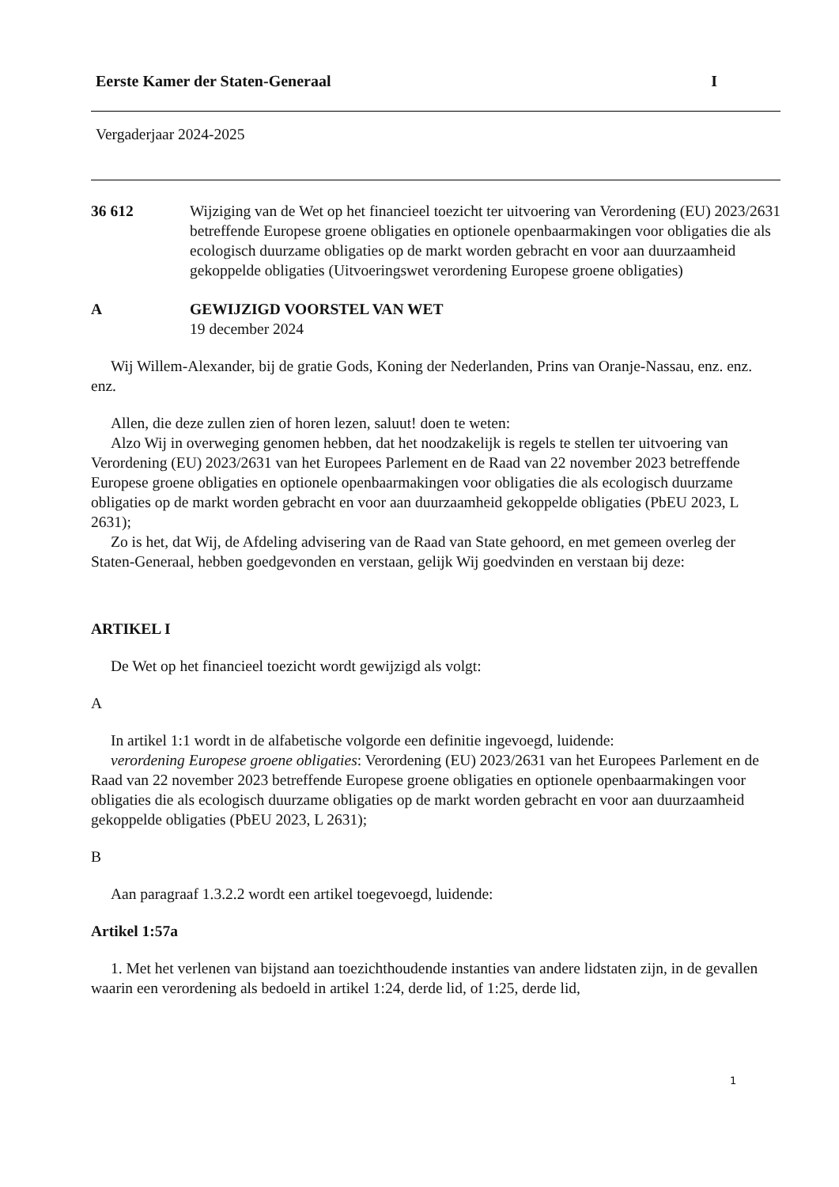Eerste Kamer der Staten-Generaal I
Vergaderjaar 2024-2025
36 612 Wijziging van de Wet op het financieel toezicht ter uitvoering van Verordening (EU) 2023/2631 betreffende Europese groene obligaties en optionele openbaarmakingen voor obligaties die als ecologisch duurzame obligaties op de markt worden gebracht en voor aan duurzaamheid gekoppelde obligaties (Uitvoeringswet verordening Europese groene obligaties)
A GEWIJZIGD VOORSTEL VAN WET
19 december 2024
Wij Willem-Alexander, bij de gratie Gods, Koning der Nederlanden, Prins van Oranje-Nassau, enz. enz. enz.
Allen, die deze zullen zien of horen lezen, saluut! doen te weten:
Alzo Wij in overweging genomen hebben, dat het noodzakelijk is regels te stellen ter uitvoering van Verordening (EU) 2023/2631 van het Europees Parlement en de Raad van 22 november 2023 betreffende Europese groene obligaties en optionele openbaarmakingen voor obligaties die als ecologisch duurzame obligaties op de markt worden gebracht en voor aan duurzaamheid gekoppelde obligaties (PbEU 2023, L 2631);
Zo is het, dat Wij, de Afdeling advisering van de Raad van State gehoord, en met gemeen overleg der Staten-Generaal, hebben goedgevonden en verstaan, gelijk Wij goedvinden en verstaan bij deze:
ARTIKEL I
De Wet op het financieel toezicht wordt gewijzigd als volgt:
A
In artikel 1:1 wordt in de alfabetische volgorde een definitie ingevoegd, luidende:
verordening Europese groene obligaties: Verordening (EU) 2023/2631 van het Europees Parlement en de Raad van 22 november 2023 betreffende Europese groene obligaties en optionele openbaarmakingen voor obligaties die als ecologisch duurzame obligaties op de markt worden gebracht en voor aan duurzaamheid gekoppelde obligaties (PbEU 2023, L 2631);
B
Aan paragraaf 1.3.2.2 wordt een artikel toegevoegd, luidende:
Artikel 1:57a
1. Met het verlenen van bijstand aan toezichthoudende instanties van andere lidstaten zijn, in de gevallen waarin een verordening als bedoeld in artikel 1:24, derde lid, of 1:25, derde lid,
1